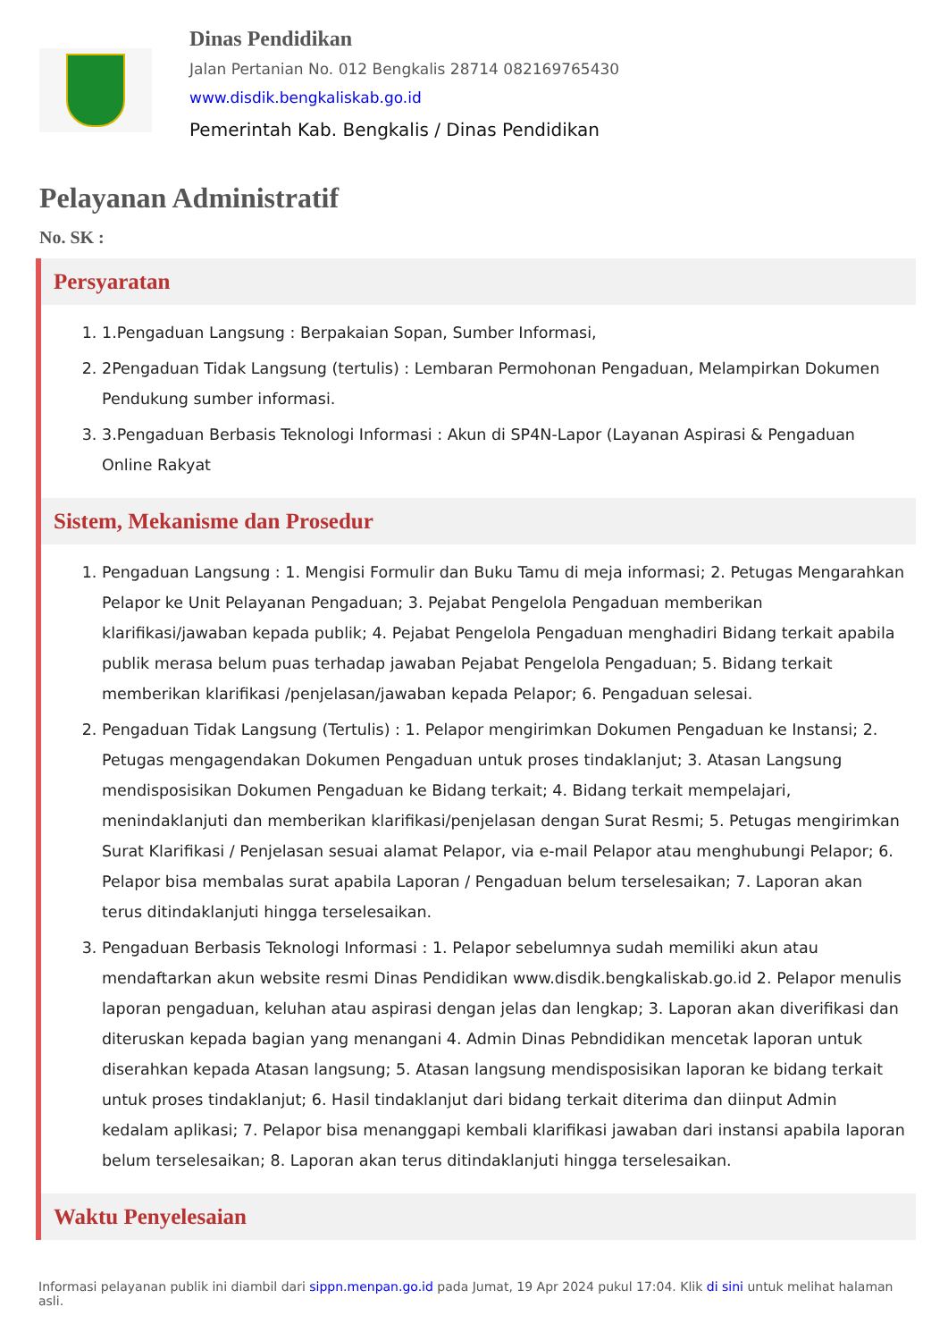Dinas Pendidikan
Jalan Pertanian No. 012 Bengkalis 28714 082169765430
www.disdik.bengkaliskab.go.id
Pemerintah Kab. Bengkalis / Dinas Pendidikan
Pelayanan Administratif
No. SK :
Persyaratan
1. 1.Pengaduan Langsung : Berpakaian Sopan, Sumber Informasi,
2. 2Pengaduan Tidak Langsung (tertulis) : Lembaran Permohonan Pengaduan, Melampirkan Dokumen Pendukung sumber informasi.
3. 3.Pengaduan Berbasis Teknologi Informasi : Akun di SP4N-Lapor (Layanan Aspirasi & Pengaduan Online Rakyat
Sistem, Mekanisme dan Prosedur
1. Pengaduan Langsung : 1. Mengisi Formulir dan Buku Tamu di meja informasi; 2. Petugas Mengarahkan Pelapor ke Unit Pelayanan Pengaduan; 3. Pejabat Pengelola Pengaduan memberikan klarifikasi/jawaban kepada publik; 4. Pejabat Pengelola Pengaduan menghadiri Bidang terkait apabila publik merasa belum puas terhadap jawaban Pejabat Pengelola Pengaduan; 5. Bidang terkait memberikan klarifikasi /penjelasan/jawaban kepada Pelapor; 6. Pengaduan selesai.
2. Pengaduan Tidak Langsung (Tertulis) : 1. Pelapor mengirimkan Dokumen Pengaduan ke Instansi; 2. Petugas mengagendakan Dokumen Pengaduan untuk proses tindaklanjut; 3. Atasan Langsung mendisposisikan Dokumen Pengaduan ke Bidang terkait; 4. Bidang terkait mempelajari, menindaklanjuti dan memberikan klarifikasi/penjelasan dengan Surat Resmi; 5. Petugas mengirimkan Surat Klarifikasi / Penjelasan sesuai alamat Pelapor, via e-mail Pelapor atau menghubungi Pelapor; 6. Pelapor bisa membalas surat apabila Laporan / Pengaduan belum terselesaikan; 7. Laporan akan terus ditindaklanjuti hingga terselesaikan.
3. Pengaduan Berbasis Teknologi Informasi : 1. Pelapor sebelumnya sudah memiliki akun atau mendaftarkan akun website resmi Dinas Pendidikan www.disdik.bengkaliskab.go.id 2. Pelapor menulis laporan pengaduan, keluhan atau aspirasi dengan jelas dan lengkap; 3. Laporan akan diverifikasi dan diteruskan kepada bagian yang menangani 4. Admin Dinas Pebndidikan mencetak laporan untuk diserahkan kepada Atasan langsung; 5. Atasan langsung mendisposisikan laporan ke bidang terkait untuk proses tindaklanjut; 6. Hasil tindaklanjut dari bidang terkait diterima dan diinput Admin kedalam aplikasi; 7. Pelapor bisa menanggapi kembali klarifikasi jawaban dari instansi apabila laporan belum terselesaikan; 8. Laporan akan terus ditindaklanjuti hingga terselesaikan.
Waktu Penyelesaian
Informasi pelayanan publik ini diambil dari sippn.menpan.go.id pada Jumat, 19 Apr 2024 pukul 17:04. Klik di sini untuk melihat halaman asli.